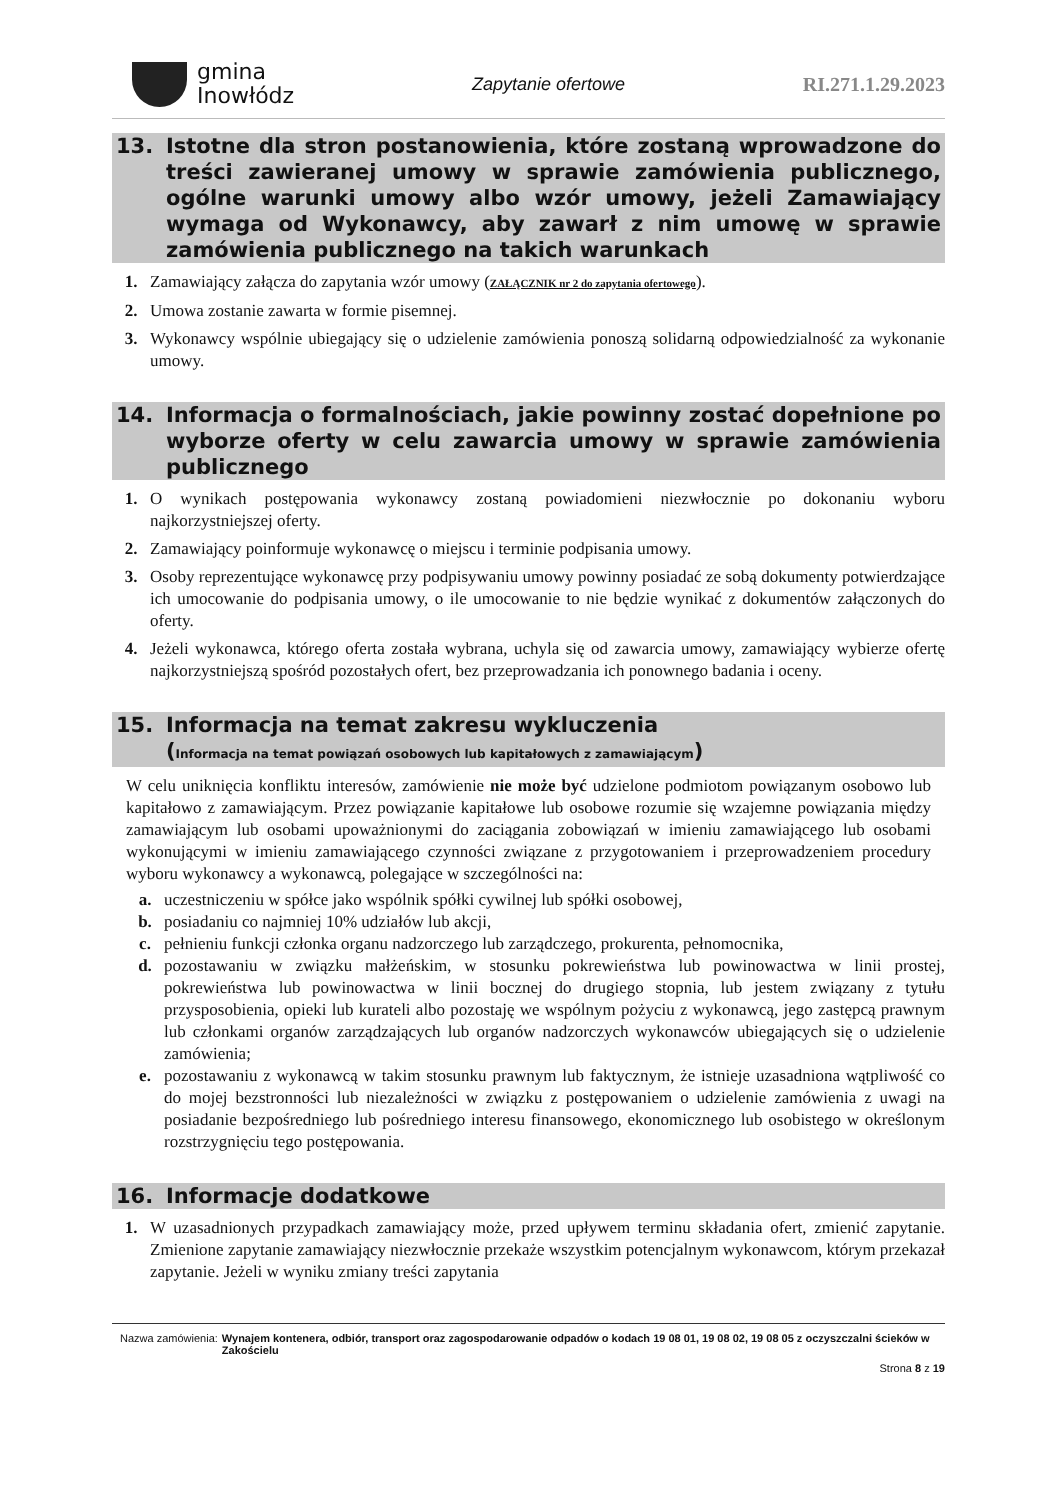gmina
Inowłódz
Zapytanie ofertowe RI.271.1.29.2023
13. Istotne dla stron postanowienia, które zostaną wprowadzone do treści zawieranej umowy w sprawie zamówienia publicznego, ogólne warunki umowy albo wzór umowy, jeżeli Zamawiający wymaga od Wykonawcy, aby zawarł z nim umowę w sprawie zamówienia publicznego na takich warunkach
1. Zamawiający załącza do zapytania wzór umowy (ZAŁĄCZNIK nr 2 do zapytania ofertowego).
2. Umowa zostanie zawarta w formie pisemnej.
3. Wykonawcy wspólnie ubiegający się o udzielenie zamówienia ponoszą solidarną odpowiedzialność za wykonanie umowy.
14. Informacja o formalnościach, jakie powinny zostać dopełnione po wyborze oferty w celu zawarcia umowy w sprawie zamówienia publicznego
1. O wynikach postępowania wykonawcy zostaną powiadomieni niezwłocznie po dokonaniu wyboru najkorzystniejszej oferty.
2. Zamawiający poinformuje wykonawcę o miejscu i terminie podpisania umowy.
3. Osoby reprezentujące wykonawcę przy podpisywaniu umowy powinny posiadać ze sobą dokumenty potwierdzające ich umocowanie do podpisania umowy, o ile umocowanie to nie będzie wynikać z dokumentów załączonych do oferty.
4. Jeżeli wykonawca, którego oferta została wybrana, uchyla się od zawarcia umowy, zamawiający wybierze ofertę najkorzystniejszą spośród pozostałych ofert, bez przeprowadzania ich ponownego badania i oceny.
15. Informacja na temat zakresu wykluczenia
(Informacja na temat powiązań osobowych lub kapitałowych z zamawiającym)
W celu uniknięcia konfliktu interesów, zamówienie nie może być udzielone podmiotom powiązanym osobowo lub kapitałowo z zamawiającym. Przez powiązanie kapitałowe lub osobowe rozumie się wzajemne powiązania między zamawiającym lub osobami upoważnionymi do zaciągania zobowiązań w imieniu zamawiającego lub osobami wykonującymi w imieniu zamawiającego czynności związane z przygotowaniem i przeprowadzeniem procedury wyboru wykonawcy a wykonawcą, polegające w szczególności na:
a. uczestniczeniu w spółce jako wspólnik spółki cywilnej lub spółki osobowej,
b. posiadaniu co najmniej 10% udziałów lub akcji,
c. pełnieniu funkcji członka organu nadzorczego lub zarządczego, prokurenta, pełnomocnika,
d. pozostawaniu w związku małżeńskim, w stosunku pokrewieństwa lub powinowactwa w linii prostej, pokrewieństwa lub powinowactwa w linii bocznej do drugiego stopnia, lub jestem związany z tytułu przysposobienia, opieki lub kurateli albo pozostaję we wspólnym pożyciu z wykonawcą, jego zastępcą prawnym lub członkami organów zarządzających lub organów nadzorczych wykonawców ubiegających się o udzielenie zamówienia;
e. pozostawaniu z wykonawcą w takim stosunku prawnym lub faktycznym, że istnieje uzasadniona wątpliwość co do mojej bezstronności lub niezależności w związku z postępowaniem o udzielenie zamówienia z uwagi na posiadanie bezpośredniego lub pośredniego interesu finansowego, ekonomicznego lub osobistego w określonym rozstrzygnięciu tego postępowania.
16. Informacje dodatkowe
1. W uzasadnionych przypadkach zamawiający może, przed upływem terminu składania ofert, zmienić zapytanie. Zmienione zapytanie zamawiający niezwłocznie przekaże wszystkim potencjalnym wykonawcom, którym przekazał zapytanie. Jeżeli w wyniku zmiany treści zapytania
Nazwa zamówienia: Wynajem kontenera, odbiór, transport oraz zagospodarowanie odpadów o kodach 19 08 01, 19 08 02, 19 08 05 z oczyszczalni ścieków w Zakościelu
Strona 8 z 19